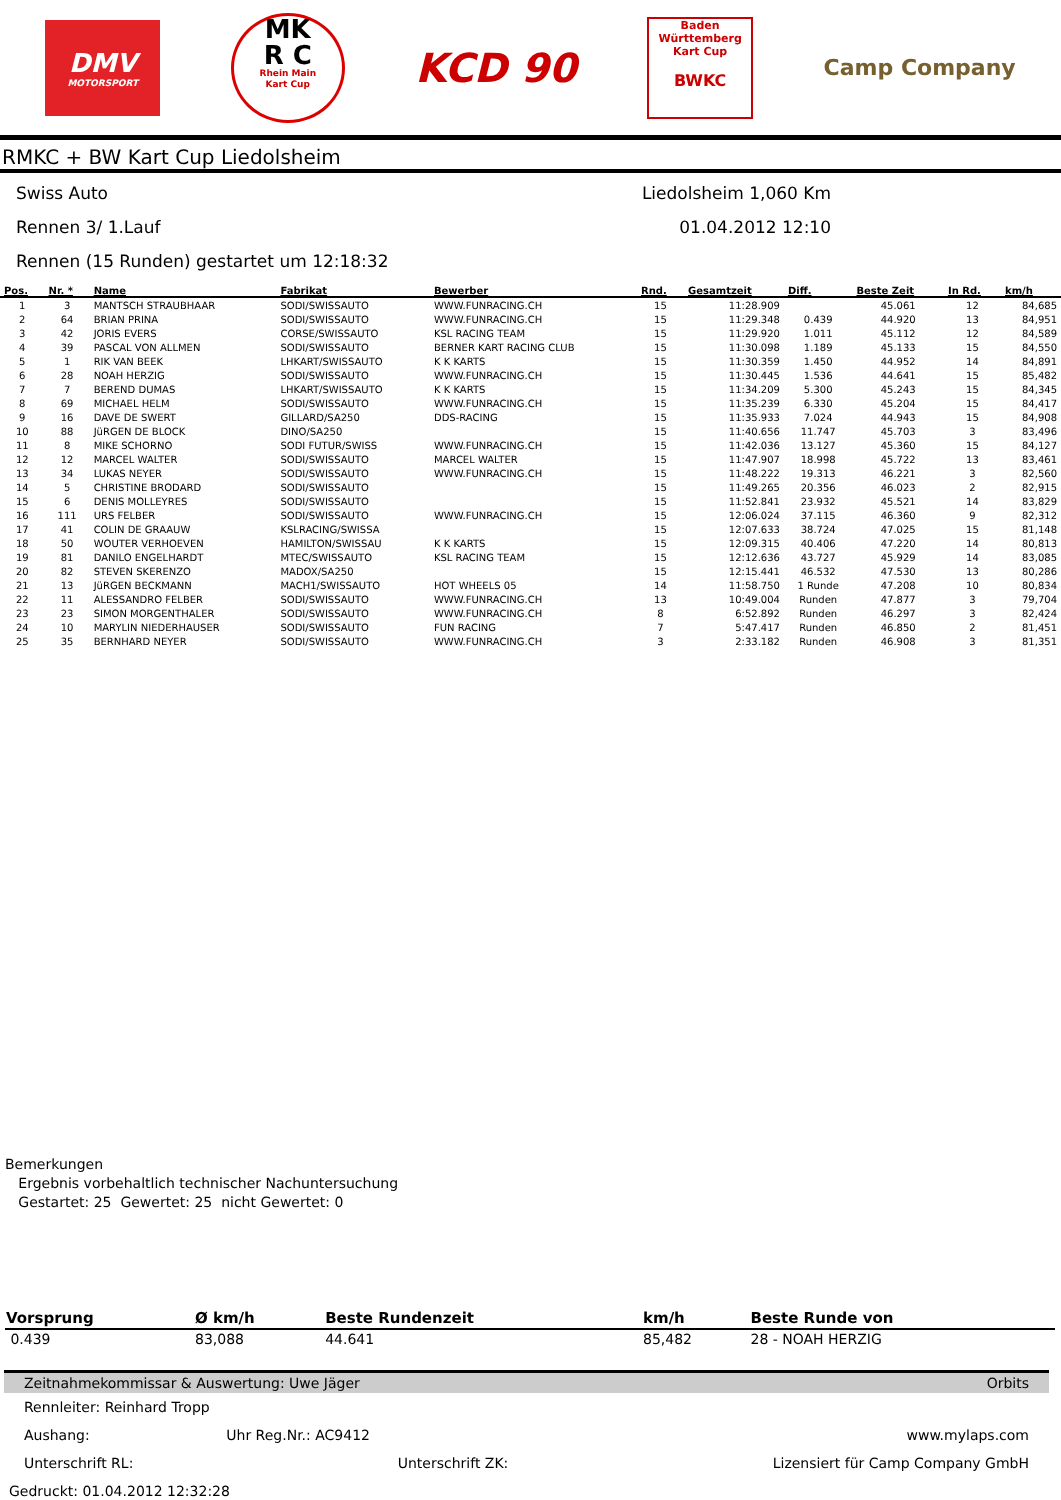DMV
MOTORSPORT
MK
R C
Rhein Main
Kart Cup
KCD 90
Baden
Württemberg
Kart Cup
BWKC
Camp Company
RMKC + BW Kart Cup Liedolsheim
Swiss Auto
Rennen 3/ 1.Lauf
Liedolsheim 1,060 Km
01.04.2012 12:10
Rennen (15 Runden) gestartet um 12:18:32
| Pos. | Nr. * | Name | Fabrikat | Bewerber | Rnd. | Gesamtzeit | Diff. | Beste Zeit | In Rd. | km/h |
| --- | --- | --- | --- | --- | --- | --- | --- | --- | --- | --- |
| 1 | 3 | MANTSCH STRAUBHAAR | SODI/SWISSAUTO | WWW.FUNRACING.CH | 15 | 11:28.909 | | 45.061 | 12 | 84,685 |
| 2 | 64 | BRIAN PRINA | SODI/SWISSAUTO | WWW.FUNRACING.CH | 15 | 11:29.348 | 0.439 | 44.920 | 13 | 84,951 |
| 3 | 42 | JORIS EVERS | CORSE/SWISSAUTO | KSL RACING TEAM | 15 | 11:29.920 | 1.011 | 45.112 | 12 | 84,589 |
| 4 | 39 | PASCAL VON ALLMEN | SODI/SWISSAUTO | BERNER KART RACING CLUB | 15 | 11:30.098 | 1.189 | 45.133 | 15 | 84,550 |
| 5 | 1 | RIK VAN BEEK | LHKART/SWISSAUTO | K K KARTS | 15 | 11:30.359 | 1.450 | 44.952 | 14 | 84,891 |
| 6 | 28 | NOAH HERZIG | SODI/SWISSAUTO | WWW.FUNRACING.CH | 15 | 11:30.445 | 1.536 | 44.641 | 15 | 85,482 |
| 7 | 7 | BEREND DUMAS | LHKART/SWISSAUTO | K K KARTS | 15 | 11:34.209 | 5.300 | 45.243 | 15 | 84,345 |
| 8 | 69 | MICHAEL HELM | SODI/SWISSAUTO | WWW.FUNRACING.CH | 15 | 11:35.239 | 6.330 | 45.204 | 15 | 84,417 |
| 9 | 16 | DAVE DE SWERT | GILLARD/SA250 | DDS-RACING | 15 | 11:35.933 | 7.024 | 44.943 | 15 | 84,908 |
| 10 | 88 | JüRGEN DE BLOCK | DINO/SA250 | | 15 | 11:40.656 | 11.747 | 45.703 | 3 | 83,496 |
| 11 | 8 | MIKE SCHORNO | SODI FUTUR/SWISS | WWW.FUNRACING.CH | 15 | 11:42.036 | 13.127 | 45.360 | 15 | 84,127 |
| 12 | 12 | MARCEL WALTER | SODI/SWISSAUTO | MARCEL WALTER | 15 | 11:47.907 | 18.998 | 45.722 | 13 | 83,461 |
| 13 | 34 | LUKAS NEYER | SODI/SWISSAUTO | WWW.FUNRACING.CH | 15 | 11:48.222 | 19.313 | 46.221 | 3 | 82,560 |
| 14 | 5 | CHRISTINE BRODARD | SODI/SWISSAUTO | | 15 | 11:49.265 | 20.356 | 46.023 | 2 | 82,915 |
| 15 | 6 | DENIS MOLLEYRES | SODI/SWISSAUTO | | 15 | 11:52.841 | 23.932 | 45.521 | 14 | 83,829 |
| 16 | 111 | URS FELBER | SODI/SWISSAUTO | WWW.FUNRACING.CH | 15 | 12:06.024 | 37.115 | 46.360 | 9 | 82,312 |
| 17 | 41 | COLIN DE GRAAUW | KSLRACING/SWISSA | | 15 | 12:07.633 | 38.724 | 47.025 | 15 | 81,148 |
| 18 | 50 | WOUTER VERHOEVEN | HAMILTON/SWISSAU | K K KARTS | 15 | 12:09.315 | 40.406 | 47.220 | 14 | 80,813 |
| 19 | 81 | DANILO ENGELHARDT | MTEC/SWISSAUTO | KSL RACING TEAM | 15 | 12:12.636 | 43.727 | 45.929 | 14 | 83,085 |
| 20 | 82 | STEVEN SKERENZO | MADOX/SA250 | | 15 | 12:15.441 | 46.532 | 47.530 | 13 | 80,286 |
| 21 | 13 | JüRGEN BECKMANN | MACH1/SWISSAUTO | HOT WHEELS 05 | 14 | 11:58.750 | 1 Runde | 47.208 | 10 | 80,834 |
| 22 | 11 | ALESSANDRO FELBER | SODI/SWISSAUTO | WWW.FUNRACING.CH | 13 | 10:49.004 | Runden | 47.877 | 3 | 79,704 |
| 23 | 23 | SIMON MORGENTHALER | SODI/SWISSAUTO | WWW.FUNRACING.CH | 8 | 6:52.892 | Runden | 46.297 | 3 | 82,424 |
| 24 | 10 | MARYLIN NIEDERHAUSER | SODI/SWISSAUTO | FUN RACING | 7 | 5:47.417 | Runden | 46.850 | 2 | 81,451 |
| 25 | 35 | BERNHARD NEYER | SODI/SWISSAUTO | WWW.FUNRACING.CH | 3 | 2:33.182 | Runden | 46.908 | 3 | 81,351 |
Bemerkungen
Ergebnis vorbehaltlich technischer Nachuntersuchung
Gestartet: 25 Gewertet: 25 nicht Gewertet: 0
| Vorsprung | Ø km/h | Beste Rundenzeit | km/h | Beste Runde von |
| --- | --- | --- | --- | --- |
| 0.439 | 83,088 | 44.641 | 85,482 | 28 - NOAH HERZIG |
Zeitnahmekommissar & Auswertung: Uwe Jäger Orbits
Rennleiter: Reinhard Tropp
Aushang: Uhr Reg.Nr.: AC9412 www.mylaps.com
Unterschrift RL: Unterschrift ZK: Lizensiert für Camp Company GmbH
Gedruckt: 01.04.2012 12:32:28